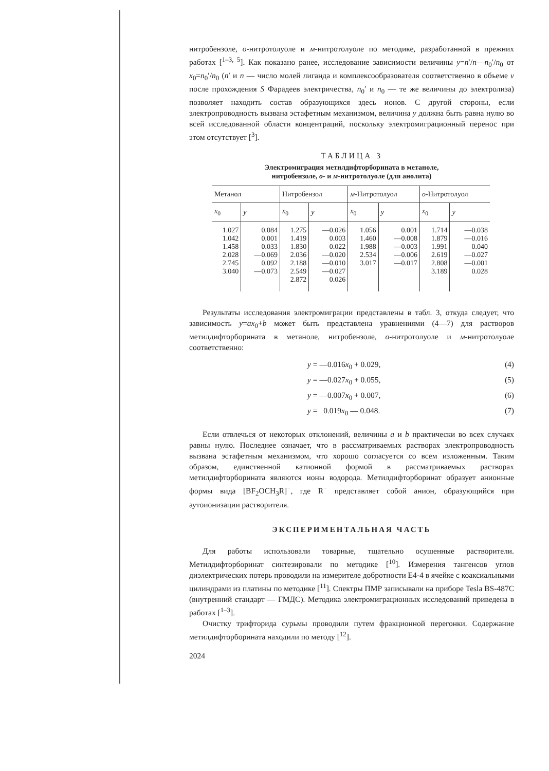нитробензоле, о-нитротолуоле и м-нитротолуоле по методике, разработанной в прежних работах [<sup>1–3, 5</sup>]. Как показано ранее, исследование зависимости величины y=n′/n—n<sub>0</sub>′/n<sub>0</sub> от x<sub>0</sub>=n<sub>0</sub>′/n<sub>0</sub> (n′ и n — число молей лиганда и комплексообразователя соответственно в объеме v после прохождения S Фарадеев электричества, n<sub>0</sub>′ и n<sub>0</sub> — те же величины до электролиза) позволяет находить состав образующихся здесь ионов. С другой стороны, если электропроводность вызвана эстафетным механизмом, величина y должна быть равна нулю во всей исследованной области концентраций, поскольку электромиграционный перенос при этом отсутствует [<sup>3</sup>].
ТАБЛИЦА 3
Электромиграция метилдифторборината в метаноле,
нитробензоле, о- и м-нитротолуоле (для анолита)
| Метанол | | Нитробензол | | м -Нитротолуол | | о -Нитротолуол | |
| --- | --- | --- | --- | --- | --- | --- | --- |
| x<sub>0</sub> | y | x<sub>0</sub> | y | x<sub>0</sub> | y | x<sub>0</sub> | y |
| 1.027 1.042 1.458 2.028 2.745 3.040 | 0.084 0.001 0.033 —0.069 0.092 —0.073 | 1.275 1.419 1.830 2.036 2.188 2.549 2.872 | —0.026 0.003 0.022 —0.020 —0.010 —0.027 0.026 | 1.056 1.460 1.988 2.534 3.017 | 0.001 —0.008 —0.003 —0.006 —0.017 | 1.714 1.879 1.991 2.619 2.808 3.189 | —0.038 —0.016 0.040 —0.027 —0.001 0.028 |
Результаты исследования электромиграции представлены в табл. 3, откуда следует, что зависимость y=ax<sub>0</sub>+b может быть представлена уравнениями (4—7) для растворов метилдифторборината в метаноле, нитробензоле, о-нитротолуоле и м-нитротолуоле соответственно:
y = —0.016x<sub>0</sub> + 0.029, (4)
y = —0.027x<sub>0</sub> + 0.055, (5)
y = —0.007x<sub>0</sub> + 0.007, (6)
y = 0.019x<sub>0</sub> — 0.048. (7)
Если отвлечься от некоторых отклонений, величины a и b практически во всех случаях равны нулю. Последнее означает, что в рассматриваемых растворах электропроводность вызвана эстафетным механизмом, что хорошо согласуется со всем изложенным. Таким образом, единственной катионной формой в рассматриваемых растворах метилдифторборината являются ионы водорода. Метилдифторборинат образует анионные формы вида [BF<sub>2</sub>OCH<sub>3</sub>R]<sup>−</sup>, где R<sup>−</sup> представляет собой анион, образующийся при аутоионизации растворителя.
ЭКСПЕРИМЕНТАЛЬНАЯ ЧАСТЬ
Для работы использовали товарные, тщательно осушенные растворители. Метилдифторборинат синтезировали по методике [<sup>10</sup>]. Измерения тангенсов углов диэлектрических потерь проводили на измерителе добротности Е4-4 в ячейке с коаксиальными цилиндрами из платины по методике [<sup>11</sup>]. Спектры ПМР записывали на приборе Tesla BS-487C (внутренний стандарт — ГМДС). Методика электромиграционных исследований приведена в работах [<sup>1–3</sup>].
Очистку трифторида сурьмы проводили путем фракционной перегонки. Содержание метилдифторборината находили по методу [<sup>12</sup>].
2024